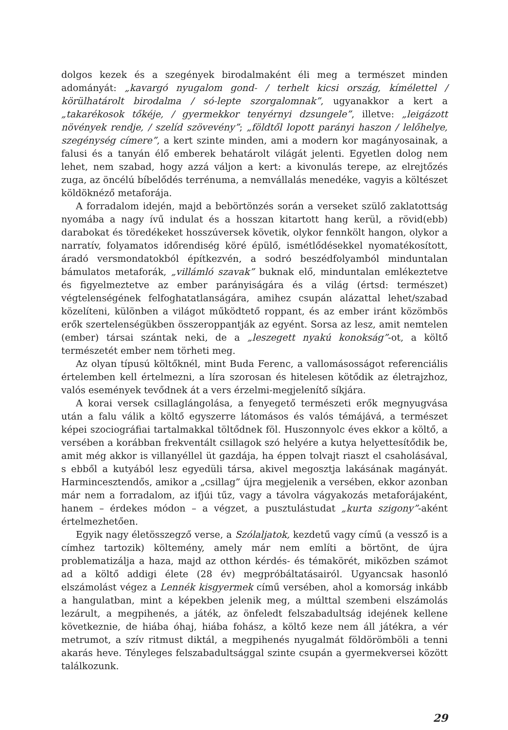dolgos kezek és a szegények birodalmaként éli meg a természet minden adományát: „kavargó nyugalom gond- / terhelt kicsi ország, kímélettel / körülhatárolt birodalma / só-lepte szorgalomnak”, ugyanakkor a kert a „takarékosok tőkéje, / gyermekkor tenyérnyi dzsungele”, illetve: „leigázott növények rendje, / szelíd szövevény”; „földtől lopott parányi haszon / lelőhelye, szegénység címere”, a kert szinte minden, ami a modern kor magányosainak, a falusi és a tanyán élő emberek behatárolt világát jelenti. Egyetlen dolog nem lehet, nem szabad, hogy azzá váljon a kert: a kivonulás terepe, az elrejtőzés zuga, az öncélú bíbelődés terrénuma, a nemvállalás menedéke, vagyis a költészet köldöknéző metaforája.
A forradalom idején, majd a bebörtönzés során a verseket szülő zaklatottság nyomába a nagy ívű indulat és a hosszan kitartott hang kerül, a rövid(ebb) darabokat és töredékeket hosszúversek követik, olykor fennkölt hangon, olykor a narratív, folyamatos időrendiség köré épülő, ismétlődésekkel nyomatékosított, áradó versmondatokból építkezvén, a sodró beszédfolyamból minduntalan bámulatos metaforák, „villámló szavak” buknak elő, minduntalan emlékeztetve és figyelmeztetve az ember parányiságára és a világ (értsd: természet) végtelenségének felfoghatatlanságára, amihez csupán alázattal lehet/szabad közelíteni, különben a világot működtető roppant, és az ember iránt közömbös erők szertelenségükben összeroppantják az egyént. Sorsa az lesz, amit nemtelen (ember) társai szántak neki, de a „leszegett nyakú konokság”-ot, a költő természetét ember nem törheti meg.
Az olyan típusú költőknél, mint Buda Ferenc, a vallomásosságot referenciális értelemben kell értelmezni, a líra szorosan és hitelesen kötődik az életrajzhoz, valós események tevődnek át a vers érzelmi-megjelenítő síkjára.
A korai versek csillaglángolása, a fenyegető természeti erők megnyugvása után a falu válik a költő egyszerre látomásos és valós témájává, a természet képei szociográfiai tartalmakkal töltődnek föl. Huszonnyolc éves ekkor a költő, a versében a korábban frekventált csillagok szó helyére a kutya helyettesítődik be, amit még akkor is villanyéllel üt gazdája, ha éppen tolvajt riaszt el csaholásával, s ebből a kutyából lesz egyedüli társa, akivel megosztja lakásának magányát. Harmincesztendős, amikor a „csillag” újra megjelenik a versében, ekkor azonban már nem a forradalom, az ifjúi tűz, vagy a távolra vágyakozás metaforájaként, hanem – érdekes módon – a végzet, a pusztulástudat „kurta szigony”-aként értelmezhetően.
Egyik nagy életösszegző verse, a Szólaljatok, kezdetű vagy című (a vessző is a címhez tartozik) költemény, amely már nem említi a börtönt, de újra problematizálja a haza, majd az otthon kérdés- és témakörét, miközben számot ad a költő addigi élete (28 év) megpróbáltatásairól. Ugyancsak hasonló elszámolást végez a Lennék kisgyermek című versében, ahol a komorság inkább a hangulatban, mint a képekben jelenik meg, a múlttal szembeni elszámolás lezárult, a megpihenés, a játék, az önfeledt felszabadultság idejének kellene következnie, de hiába óhaj, hiába fohász, a költő keze nem áll játékra, a vér metrumot, a szív ritmust diktál, a megpihenés nyugalmát földörömböli a tenni akarás heve. Tényleges felszabadultsággal szinte csupán a gyermekversei között találkozunk.
29